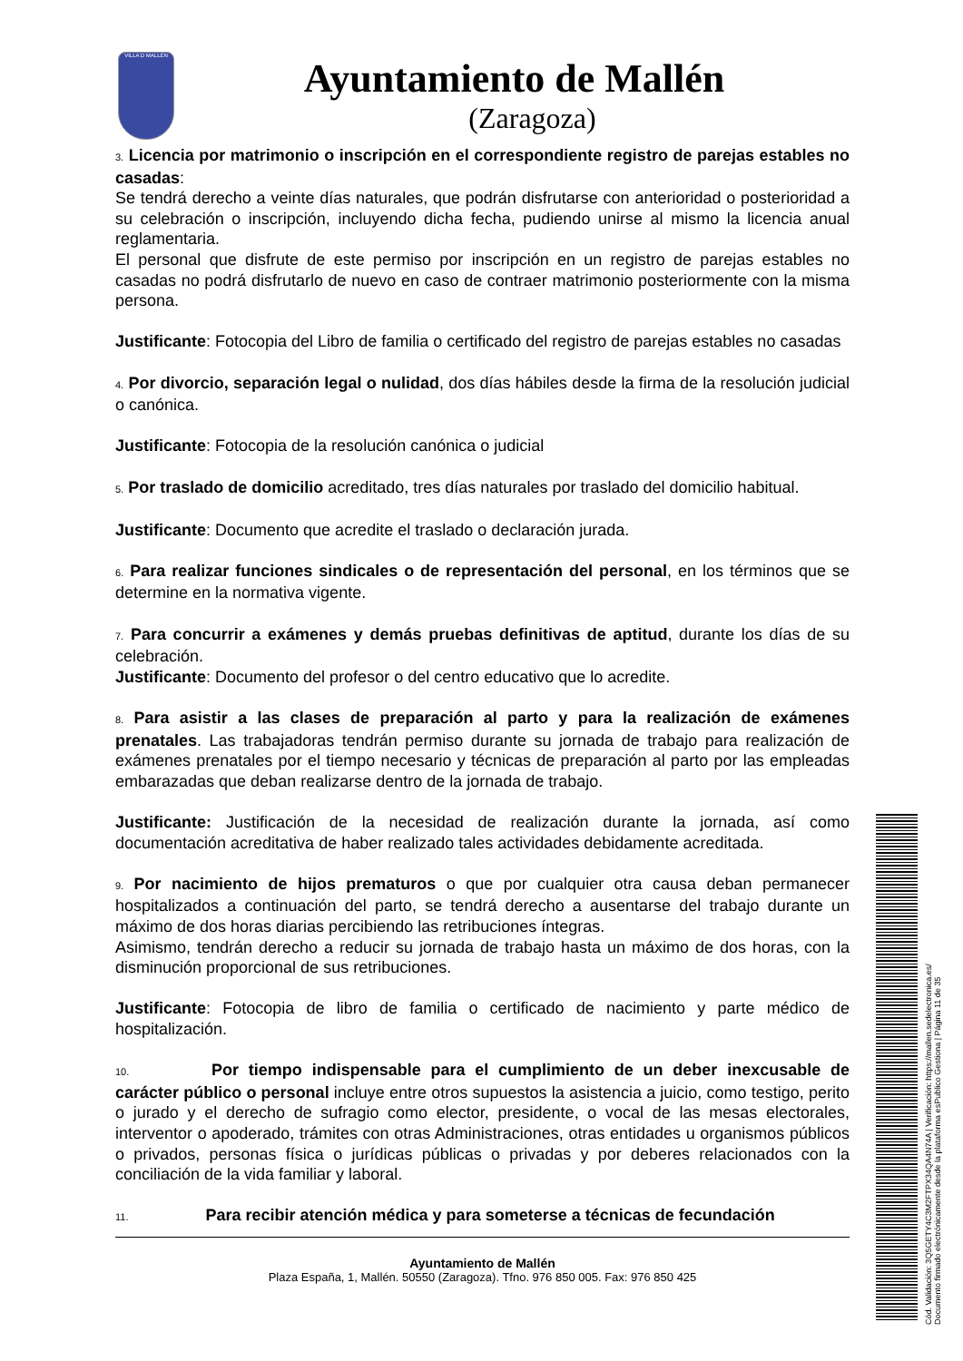VILLA D MALLÉN
Ayuntamiento de Mallén
(Zaragoza)
3. Licencia por matrimonio o inscripción en el correspondiente registro de parejas estables no casadas:
Se tendrá derecho a veinte días naturales, que podrán disfrutarse con anterioridad o posterioridad a su celebración o inscripción, incluyendo dicha fecha, pudiendo unirse al mismo la licencia anual reglamentaria.
El personal que disfrute de este permiso por inscripción en un registro de parejas estables no casadas no podrá disfrutarlo de nuevo en caso de contraer matrimonio posteriormente con la misma persona.
Justificante: Fotocopia del Libro de familia o certificado del registro de parejas estables no casadas
4. Por divorcio, separación legal o nulidad, dos días hábiles desde la firma de la resolución judicial o canónica.
Justificante: Fotocopia de la resolución canónica o judicial
5. Por traslado de domicilio acreditado, tres días naturales por traslado del domicilio habitual.
Justificante: Documento que acredite el traslado o declaración jurada.
6. Para realizar funciones sindicales o de representación del personal, en los términos que se determine en la normativa vigente.
7. Para concurrir a exámenes y demás pruebas definitivas de aptitud, durante los días de su celebración.
Justificante: Documento del profesor o del centro educativo que lo acredite.
8. Para asistir a las clases de preparación al parto y para la realización de exámenes prenatales. Las trabajadoras tendrán permiso durante su jornada de trabajo para realización de exámenes prenatales por el tiempo necesario y técnicas de preparación al parto por las empleadas embarazadas que deban realizarse dentro de la jornada de trabajo.
Justificante: Justificación de la necesidad de realización durante la jornada, así como documentación acreditativa de haber realizado tales actividades debidamente acreditada.
9. Por nacimiento de hijos prematuros o que por cualquier otra causa deban permanecer hospitalizados a continuación del parto, se tendrá derecho a ausentarse del trabajo durante un máximo de dos horas diarias percibiendo las retribuciones íntegras.
Asimismo, tendrán derecho a reducir su jornada de trabajo hasta un máximo de dos horas, con la disminución proporcional de sus retribuciones.
Justificante: Fotocopia de libro de familia o certificado de nacimiento y parte médico de hospitalización.
10. Por tiempo indispensable para el cumplimiento de un deber inexcusable de carácter público o personal incluye entre otros supuestos la asistencia a juicio, como testigo, perito o jurado y el derecho de sufragio como elector, presidente, o vocal de las mesas electorales, interventor o apoderado, trámites con otras Administraciones, otras entidades u organismos públicos o privados, personas física o jurídicas públicas o privadas y por deberes relacionados con la conciliación de la vida familiar y laboral.
11. Para recibir atención médica y para someterse a técnicas de fecundación
Ayuntamiento de Mallén
Plaza España, 1, Mallén. 50550 (Zaragoza). Tfno. 976 850 005. Fax: 976 850 425
Cód. Validación: 3Q5GETY4C3M2FTPX34QA4N74A | Verificación: https://mallen.sedelectronica.es/
Documento firmado electrónicamente desde la plataforma esPublico Gestiona | Página 11 de 35